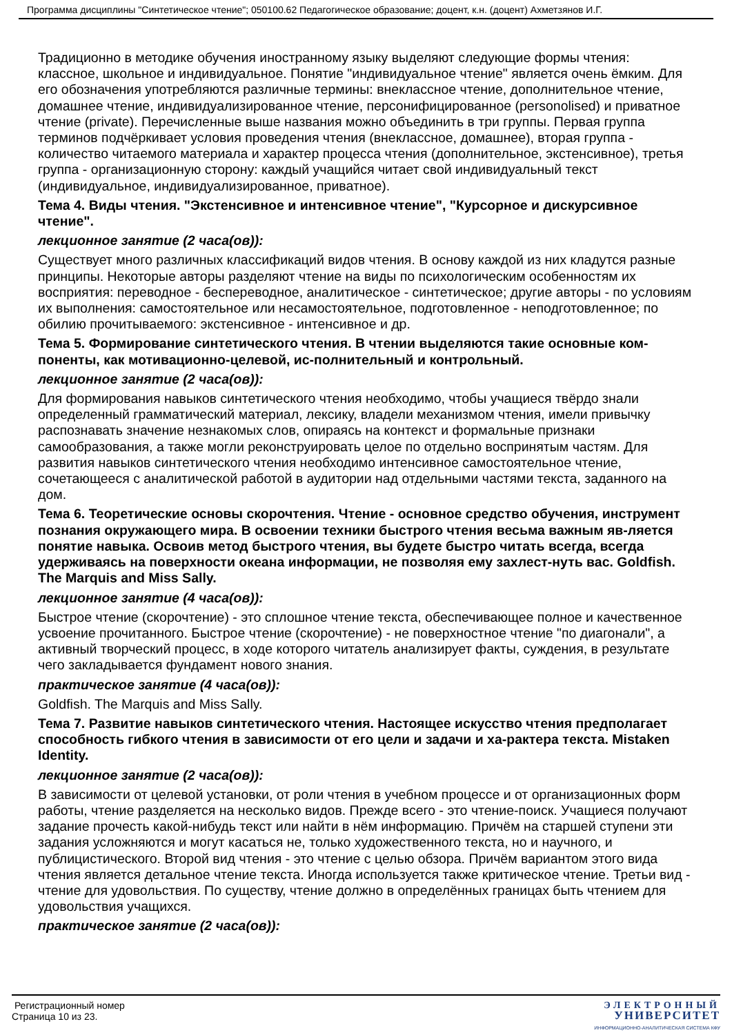Программа дисциплины "Синтетическое чтение"; 050100.62 Педагогическое образование; доцент, к.н. (доцент) Ахметзянов И.Г.
Традиционно в методике обучения иностранному языку выделяют следующие формы чтения: классное, школьное и индивидуальное. Понятие "индивидуальное чтение" является очень ёмким. Для его обозначения употребляются различные термины: внеклассное чтение, дополнительное чтение, домашнее чтение, индивидуализированное чтение, персонифицированное (personolised) и приватное чтение (private). Перечисленные выше названия можно объединить в три группы. Первая группа терминов подчёркивает условия проведения чтения (внеклассное, домашнее), вторая группа - количество читаемого материала и характер процесса чтения (дополнительное, экстенсивное), третья группа - организационную сторону: каждый учащийся читает свой индивидуальный текст (индивидуальное, индивидуализированное, приватное).
Тема 4. Виды чтения. "Экстенсивное и интенсивное чтение", "Курсорное и дискурсивное чтение".
лекционное занятие (2 часа(ов)):
Существует много различных классификаций видов чтения. В основу каждой из них кладутся разные принципы. Некоторые авторы разделяют чтение на виды по психологическим особенностям их восприятия: переводное - беспереводное, аналитическое - синтетическое; другие авторы - по условиям их выполнения: самостоятельное или несамостоятельное, подготовленное - неподготовленное; по обилию прочитываемого: экстенсивное - интенсивное и др.
Тема 5. Формирование синтетического чтения. В чтении выделяются такие основные ком-поненты, как мотивационно-целевой, ис-полнительный и контрольный.
лекционное занятие (2 часа(ов)):
Для формирования навыков синтетического чтения необходимо, чтобы учащиеся твёрдо знали определенный грамматический материал, лексику, владели механизмом чтения, имели привычку распознавать значение незнакомых слов, опираясь на контекст и формальные признаки самообразования, а также могли реконструировать целое по отдельно воспринятым частям. Для развития навыков синтетического чтения необходимо интенсивное самостоятельное чтение, сочетающееся с аналитической работой в аудитории над отдельными частями текста, заданного на дом.
Тема 6. Теоретические основы скорочтения. Чтение - основное средство обучения, инструмент познания окружающего мира. В освоении техники быстрого чтения весьма важным яв-ляется понятие навыка. Освоив метод быстрого чтения, вы будете быстро читать всегда, всегда удерживаясь на поверхности океана информации, не позволяя ему захлест-нуть вас. Goldfish. The Marquis and Miss Sally.
лекционное занятие (4 часа(ов)):
Быстрое чтение (скорочтение) - это сплошное чтение текста, обеспечивающее полное и качественное усвоение прочитанного. Быстрое чтение (скорочтение) - не поверхностное чтение "по диагонали", а активный творческий процесс, в ходе которого читатель анализирует факты, суждения, в результате чего закладывается фундамент нового знания.
практическое занятие (4 часа(ов)):
Goldfish. The Marquis and Miss Sally.
Тема 7. Развитие навыков синтетического чтения. Настоящее искусство чтения предполагает способность гибкого чтения в зависимости от его цели и задачи и ха-рактера текста. Mistaken Identity.
лекционное занятие (2 часа(ов)):
В зависимости от целевой установки, от роли чтения в учебном процессе и от организационных форм работы, чтение разделяется на несколько видов. Прежде всего - это чтение-поиск. Учащиеся получают задание прочесть какой-нибудь текст или найти в нём информацию. Причём на старшей ступени эти задания усложняются и могут касаться не, только художественного текста, но и научного, и публицистического. Второй вид чтения - это чтение с целью обзора. Причём вариантом этого вида чтения является детальное чтение текста. Иногда используется также критическое чтение. Третьи вид - чтение для удовольствия. По существу, чтение должно в определённых границах быть чтением для удовольствия учащихся.
практическое занятие (2 часа(ов)):
Регистрационный номер
Страница 10 из 23.
ЭЛЕКТРОННЫЙ
УНИВЕРСИТЕТ
ИНФОРМАЦИОННО-АНАЛИТИЧЕСКАЯ СИСТЕМА КФУ